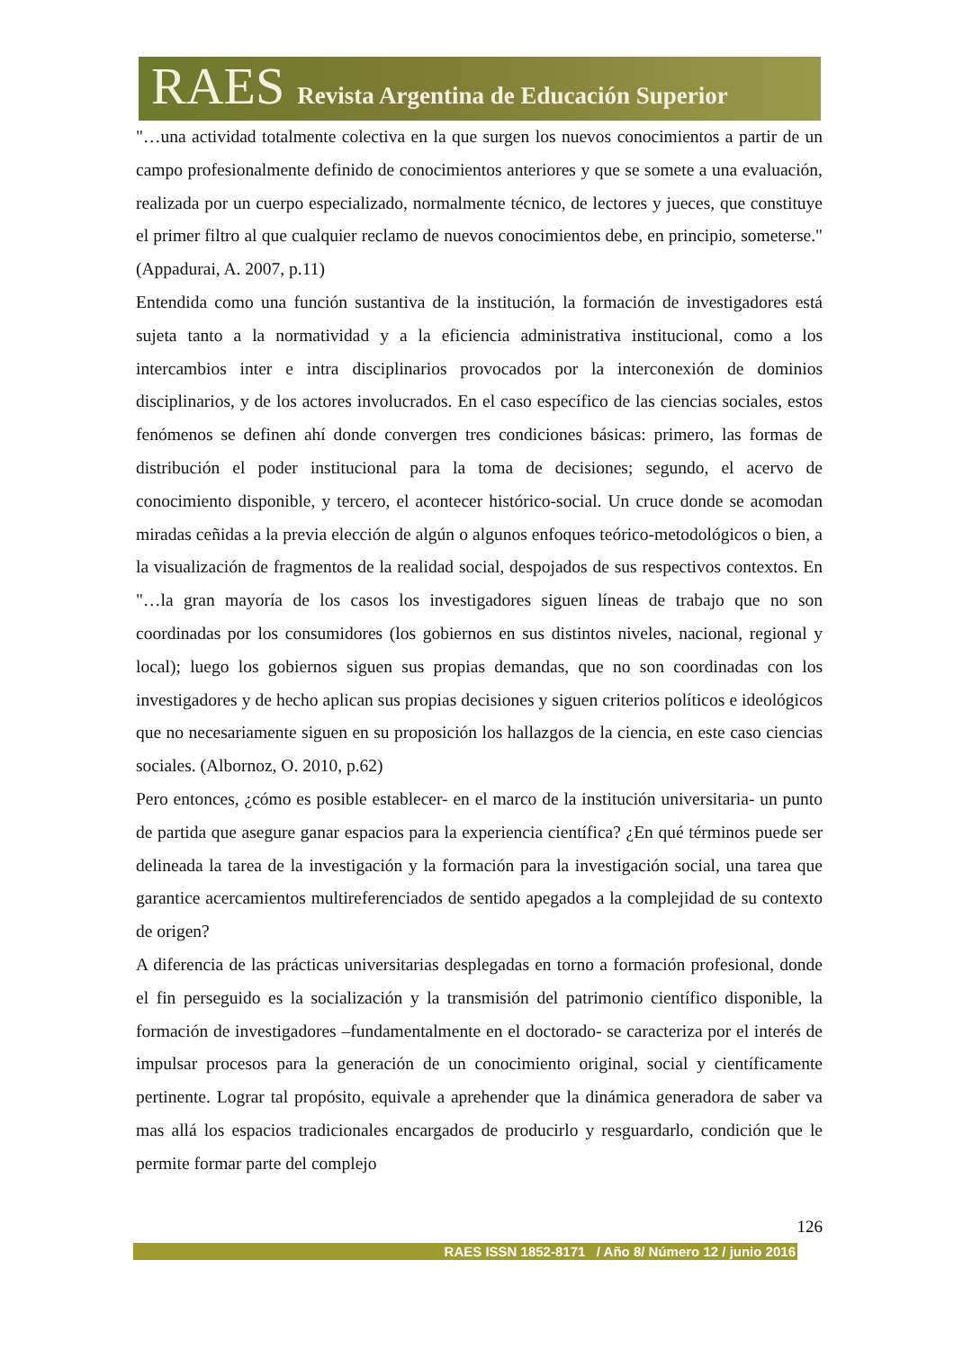RAES Revista Argentina de Educación Superior
"…una actividad totalmente colectiva en la que surgen los nuevos conocimientos a partir de un campo profesionalmente definido de conocimientos anteriores y que se somete a una evaluación, realizada por un cuerpo especializado, normalmente técnico, de lectores y jueces, que constituye el primer filtro al que cualquier reclamo de nuevos conocimientos debe, en principio, someterse." (Appadurai, A. 2007, p.11)
Entendida como una función sustantiva de la institución, la formación de investigadores está sujeta tanto a la normatividad y a la eficiencia administrativa institucional, como a los intercambios inter e intra disciplinarios provocados por la interconexión de dominios disciplinarios, y de los actores involucrados. En el caso específico de las ciencias sociales, estos fenómenos se definen ahí donde convergen tres condiciones básicas: primero, las formas de distribución el poder institucional para la toma de decisiones; segundo, el acervo de conocimiento disponible, y tercero, el acontecer histórico-social. Un cruce donde se acomodan miradas ceñidas a la previa elección de algún o algunos enfoques teórico-metodológicos o bien, a la visualización de fragmentos de la realidad social, despojados de sus respectivos contextos. En "…la gran mayoría de los casos los investigadores siguen líneas de trabajo que no son coordinadas por los consumidores (los gobiernos en sus distintos niveles, nacional, regional y local); luego los gobiernos siguen sus propias demandas, que no son coordinadas con los investigadores y de hecho aplican sus propias decisiones y siguen criterios políticos e ideológicos que no necesariamente siguen en su proposición los hallazgos de la ciencia, en este caso ciencias sociales. (Albornoz, O. 2010, p.62)
Pero entonces, ¿cómo es posible establecer- en el marco de la institución universitaria- un punto de partida que asegure ganar espacios para la experiencia científica? ¿En qué términos puede ser delineada la tarea de la investigación y la formación para la investigación social, una tarea que garantice acercamientos multireferenciados de sentido apegados a la complejidad de su contexto de origen?
A diferencia de las prácticas universitarias desplegadas en torno a formación profesional, donde el fin perseguido es la socialización y la transmisión del patrimonio científico disponible, la formación de investigadores –fundamentalmente en el doctorado- se caracteriza por el interés de impulsar procesos para la generación de un conocimiento original, social y científicamente pertinente. Lograr tal propósito, equivale a aprehender que la dinámica generadora de saber va mas allá los espacios tradicionales encargados de producirlo y resguardarlo, condición que le permite formar parte del complejo
126
RAES ISSN 1852-8171 / Año 8/ Número 12 / junio 2016